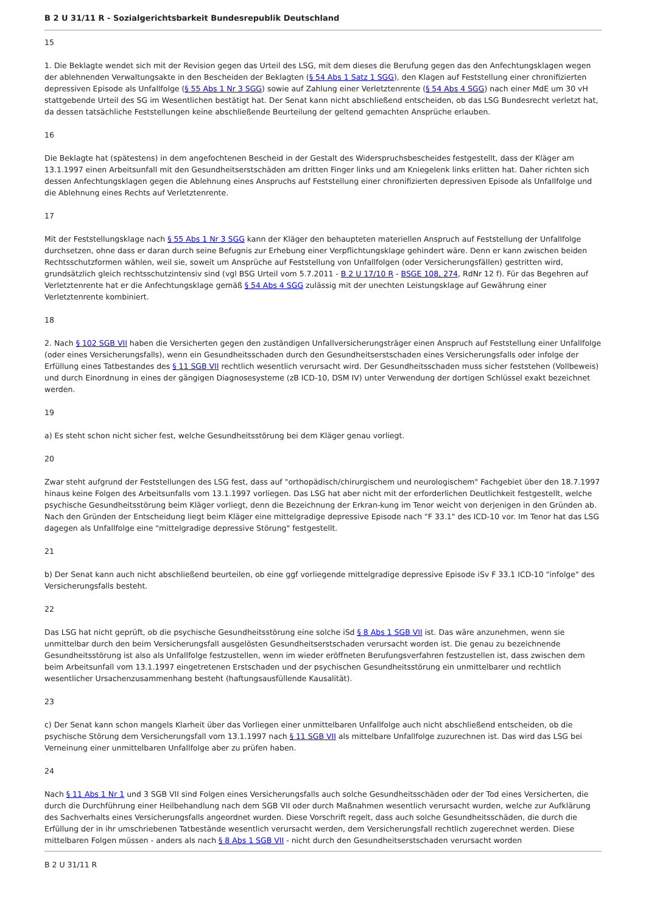B 2 U 31/11 R - Sozialgerichtsbarkeit Bundesrepublik Deutschland
15
1. Die Beklagte wendet sich mit der Revision gegen das Urteil des LSG, mit dem dieses die Berufung gegen das den Anfechtungsklagen wegen der ablehnenden Verwaltungsakte in den Bescheiden der Beklagten (§ 54 Abs 1 Satz 1 SGG), den Klagen auf Feststellung einer chronifizierten depressiven Episode als Unfallfolge (§ 55 Abs 1 Nr 3 SGG) sowie auf Zahlung einer Verletztenrente (§ 54 Abs 4 SGG) nach einer MdE um 30 vH stattgebende Urteil des SG im Wesentlichen bestätigt hat. Der Senat kann nicht abschließend entscheiden, ob das LSG Bundesrecht verletzt hat, da dessen tatsächliche Feststellungen keine abschließende Beurteilung der geltend gemachten Ansprüche erlauben.
16
Die Beklagte hat (spätestens) in dem angefochtenen Bescheid in der Gestalt des Widerspruchsbescheides festgestellt, dass der Kläger am 13.1.1997 einen Arbeitsunfall mit den Gesundheitserstschäden am dritten Finger links und am Kniegelenk links erlitten hat. Daher richten sich dessen Anfechtungsklagen gegen die Ablehnung eines Anspruchs auf Feststellung einer chronifizierten depressiven Episode als Unfallfolge und die Ablehnung eines Rechts auf Verletztenrente.
17
Mit der Feststellungsklage nach § 55 Abs 1 Nr 3 SGG kann der Kläger den behaupteten materiellen Anspruch auf Feststellung der Unfallfolge durchsetzen, ohne dass er daran durch seine Befugnis zur Erhebung einer Verpflichtungsklage gehindert wäre. Denn er kann zwischen beiden Rechtsschutzformen wählen, weil sie, soweit um Ansprüche auf Feststellung von Unfallfolgen (oder Versicherungsfällen) gestritten wird, grundsätzlich gleich rechtsschutzintensiv sind (vgl BSG Urteil vom 5.7.2011 - B 2 U 17/10 R - BSGE 108, 274, RdNr 12 f). Für das Begehren auf Verletztenrente hat er die Anfechtungsklage gemäß § 54 Abs 4 SGG zulässig mit der unechten Leistungsklage auf Gewährung einer Verletztenrente kombiniert.
18
2. Nach § 102 SGB VII haben die Versicherten gegen den zuständigen Unfallversicherungsträger einen Anspruch auf Feststellung einer Unfallfolge (oder eines Versicherungsfalls), wenn ein Gesundheitsschaden durch den Gesundheitserstschaden eines Versicherungsfalls oder infolge der Erfüllung eines Tatbestandes des § 11 SGB VII rechtlich wesentlich verursacht wird. Der Gesundheitsschaden muss sicher feststehen (Vollbeweis) und durch Einordnung in eines der gängigen Diagnosesysteme (zB ICD-10, DSM IV) unter Verwendung der dortigen Schlüssel exakt bezeichnet werden.
19
a) Es steht schon nicht sicher fest, welche Gesundheitsstörung bei dem Kläger genau vorliegt.
20
Zwar steht aufgrund der Feststellungen des LSG fest, dass auf "orthopädisch/chirurgischem und neurologischem" Fachgebiet über den 18.7.1997 hinaus keine Folgen des Arbeitsunfalls vom 13.1.1997 vorliegen. Das LSG hat aber nicht mit der erforderlichen Deutlichkeit festgestellt, welche psychische Gesundheitsstörung beim Kläger vorliegt, denn die Bezeichnung der Erkran-kung im Tenor weicht von derjenigen in den Gründen ab. Nach den Gründen der Entscheidung liegt beim Kläger eine mittelgradige depressive Episode nach "F 33.1" des ICD-10 vor. Im Tenor hat das LSG dagegen als Unfallfolge eine "mittelgradige depressive Störung" festgestellt.
21
b) Der Senat kann auch nicht abschließend beurteilen, ob eine ggf vorliegende mittelgradige depressive Episode iSv F 33.1 ICD-10 "infolge" des Versicherungsfalls besteht.
22
Das LSG hat nicht geprüft, ob die psychische Gesundheitsstörung eine solche iSd § 8 Abs 1 SGB VII ist. Das wäre anzunehmen, wenn sie unmittelbar durch den beim Versicherungsfall ausgelösten Gesundheitserstschaden verursacht worden ist. Die genau zu bezeichnende Gesundheitsstörung ist also als Unfallfolge festzustellen, wenn im wieder eröffneten Berufungsverfahren festzustellen ist, dass zwischen dem beim Arbeitsunfall vom 13.1.1997 eingetretenen Erstschaden und der psychischen Gesundheitsstörung ein unmittelbarer und rechtlich wesentlicher Ursachenzusammenhang besteht (haftungsausfüllende Kausalität).
23
c) Der Senat kann schon mangels Klarheit über das Vorliegen einer unmittelbaren Unfallfolge auch nicht abschließend entscheiden, ob die psychische Störung dem Versicherungsfall vom 13.1.1997 nach § 11 SGB VII als mittelbare Unfallfolge zuzurechnen ist. Das wird das LSG bei Verneinung einer unmittelbaren Unfallfolge aber zu prüfen haben.
24
Nach § 11 Abs 1 Nr 1 und 3 SGB VII sind Folgen eines Versicherungsfalls auch solche Gesundheitsschäden oder der Tod eines Versicherten, die durch die Durchführung einer Heilbehandlung nach dem SGB VII oder durch Maßnahmen wesentlich verursacht wurden, welche zur Aufklärung des Sachverhalts eines Versicherungsfalls angeordnet wurden. Diese Vorschrift regelt, dass auch solche Gesundheitsschäden, die durch die Erfüllung der in ihr umschriebenen Tatbestände wesentlich verursacht werden, dem Versicherungsfall rechtlich zugerechnet werden. Diese mittelbaren Folgen müssen - anders als nach § 8 Abs 1 SGB VII - nicht durch den Gesundheitserstschaden verursacht worden
B 2 U 31/11 R